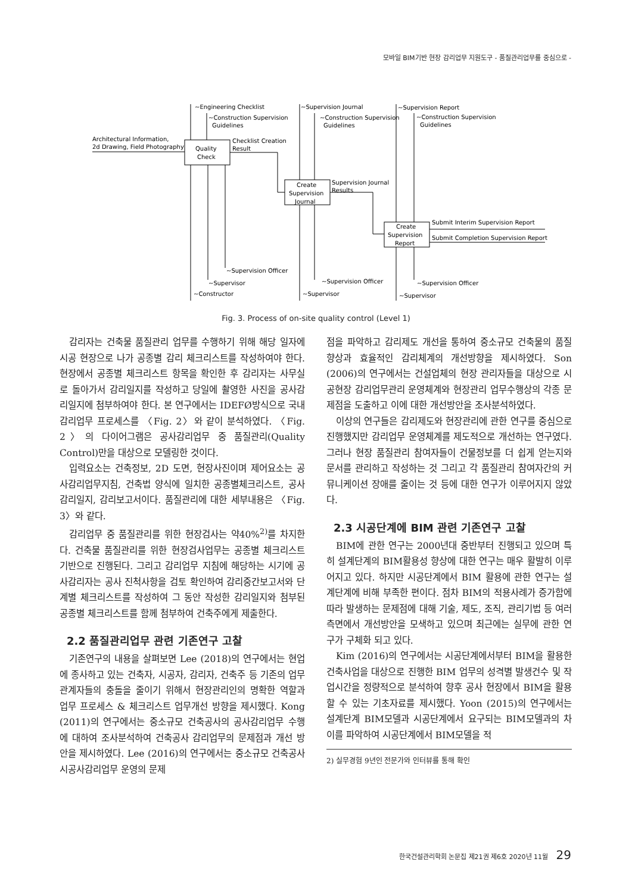모바일 BIM기반 현장 감리업무 지원도구 - 품질관리업무를 중심으로 -
~Engineering Checklist
~Construction Supervision
Guidelines
Architectural Information,
2d Drawing, Field Photography
Quality
Check
Checklist Creation
Result
~Supervision Journal
~Construction Supervision
Guidelines
Create
Supervision
Journal
Supervision Journal
Results
~Supervision Report
~Construction Supervision
Guidelines
Create
Supervision
Report
Submit Interim Supervision Report
Submit Completion Supervision Report
~Supervision Officer
~Supervisor
~Constructor
~Supervision Officer
~Supervisor
~Supervision Officer
~Supervisor
Fig. 3. Process of on-site quality control (Level 1)
감리자는 건축물 품질관리 업무를 수행하기 위해 해당 일자에 시공 현장으로 나가 공종별 감리 체크리스트를 작성하여야 한다. 현장에서 공종별 체크리스트 항목을 확인한 후 감리자는 사무실로 돌아가서 감리일지를 작성하고 당일에 촬영한 사진을 공사감리일지에 첨부하여야 한다. 본 연구에서는 IDEFØ방식으로 국내 감리업무 프로세스를 〈Fig. 2〉와 같이 분석하였다. 〈Fig. 2〉의 다이어그램은 공사감리업무 중 품질관리(Quality Control)만을 대상으로 모델링한 것이다.
입력요소는 건축정보, 2D 도면, 현장사진이며 제어요소는 공사감리업무지침, 건축법 양식에 일치한 공종별체크리스트, 공사감리일지, 감리보고서이다. 품질관리에 대한 세부내용은 〈Fig. 3〉와 같다.
감리업무 중 품질관리를 위한 현장검사는 약40%<sup>2)</sup>를 차지한다. 건축물 품질관리를 위한 현장검사업무는 공종별 체크리스트 기반으로 진행된다. 그리고 감리업무 지침에 해당하는 시기에 공사감리자는 공사 진척사항을 검토 확인하여 감리중간보고서와 단계별 체크리스트를 작성하여 그 동안 작성한 감리일지와 첨부된 공종별 체크리스트를 함께 첨부하여 건축주에게 제출한다.
2.2 품질관리업무 관련 기존연구 고찰
기존연구의 내용을 살펴보면 Lee (2018)의 연구에서는 현업에 종사하고 있는 건축자, 시공자, 감리자, 건축주 등 기존의 업무관계자들의 충돌을 줄이기 위해서 현장관리인의 명확한 역할과 업무 프로세스 & 체크리스트 업무개선 방향을 제시했다. Kong (2011)의 연구에서는 중소규모 건축공사의 공사감리업무 수행에 대하여 조사분석하여 건축공사 감리업무의 문제점과 개선 방안을 제시하였다. Lee (2016)의 연구에서는 중소규모 건축공사 시공사감리업무 운영의 문제
점을 파악하고 감리제도 개선을 통하여 중소규모 건축물의 품질향상과 효율적인 감리체계의 개선방향을 제시하였다. Son (2006)의 연구에서는 건설업체의 현장 관리자들을 대상으로 시공현장 감리업무관리 운영체계와 현장관리 업무수행상의 각종 문제점을 도출하고 이에 대한 개선방안을 조사분석하였다.
이상의 연구들은 감리제도와 현장관리에 관한 연구를 중심으로 진행했지만 감리업무 운영체계를 제도적으로 개선하는 연구였다. 그러나 현장 품질관리 참여자들이 건물정보를 더 쉽게 얻는지와 문서를 관리하고 작성하는 것 그리고 각 품질관리 참여자간의 커뮤니케이션 장애를 줄이는 것 등에 대한 연구가 이루어지지 않았다.
2.3 시공단계에 BIM 관련 기존연구 고찰
BIM에 관한 연구는 2000년대 중반부터 진행되고 있으며 특히 설계단계의 BIM활용성 향상에 대한 연구는 매우 활발히 이루어지고 있다. 하지만 시공단계에서 BIM 활용에 관한 연구는 설계단계에 비해 부족한 편이다. 점차 BIM의 적용사례가 증가함에 따라 발생하는 문제점에 대해 기술, 제도, 조직, 관리기법 등 여러 측면에서 개선방안을 모색하고 있으며 최근에는 실무에 관한 연구가 구체화 되고 있다.
Kim (2016)의 연구에서는 시공단계에서부터 BIM을 활용한 건축사업을 대상으로 진행한 BIM 업무의 성격별 발생건수 및 작업시간을 정량적으로 분석하여 향후 공사 현장에서 BIM을 활용할 수 있는 기초자료를 제시했다. Yoon (2015)의 연구에서는 설계단계 BIM모델과 시공단계에서 요구되는 BIM모델과의 차이를 파악하여 시공단계에서 BIM모델을 적
2) 실무경험 9년인 전문가와 인터뷰를 통해 확인
한국건설관리학회 논문집 제21권 제6호 2020년 11월 29